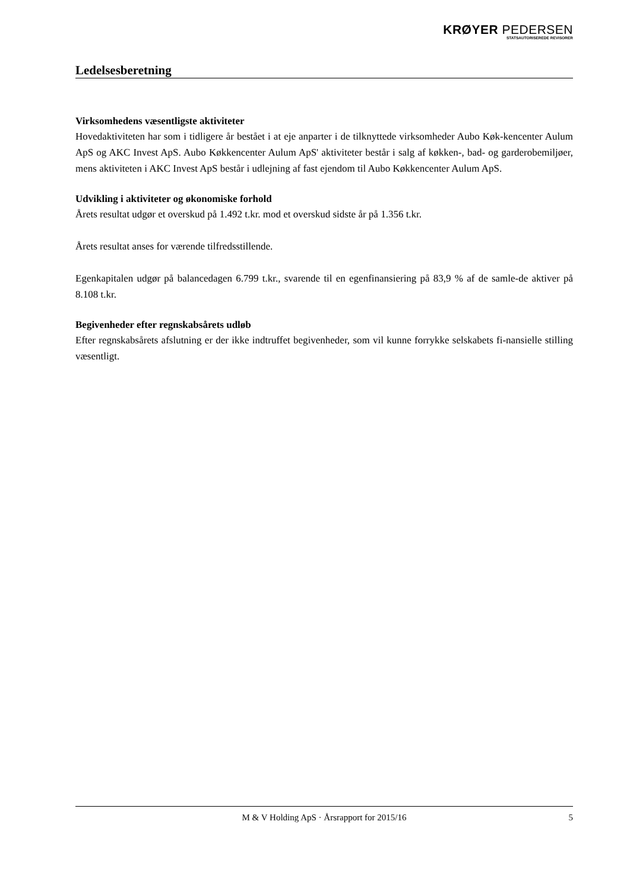KRØYER PEDERSEN
STATSAUTORISEREDE REVISORER
Ledelsesberetning
Virksomhedens væsentligste aktiviteter
Hovedaktiviteten har som i tidligere år bestået i at eje anparter i de tilknyttede virksomheder Aubo Køk-kencenter Aulum ApS og AKC Invest ApS. Aubo Køkkencenter Aulum ApS' aktiviteter består i salg af køkken-, bad- og garderobemiljøer, mens aktiviteten i AKC Invest ApS består i udlejning af fast ejendom til Aubo Køkkencenter Aulum ApS.
Udvikling i aktiviteter og økonomiske forhold
Årets resultat udgør et overskud på 1.492 t.kr. mod et overskud sidste år på 1.356 t.kr.
Årets resultat anses for værende tilfredsstillende.
Egenkapitalen udgør på balancedagen 6.799 t.kr., svarende til en egenfinansiering på 83,9 % af de samle-de aktiver på 8.108 t.kr.
Begivenheder efter regnskabsårets udløb
Efter regnskabsårets afslutning er der ikke indtruffet begivenheder, som vil kunne forrykke selskabets fi-nansielle stilling væsentligt.
M & V Holding ApS · Årsrapport for 2015/16 5